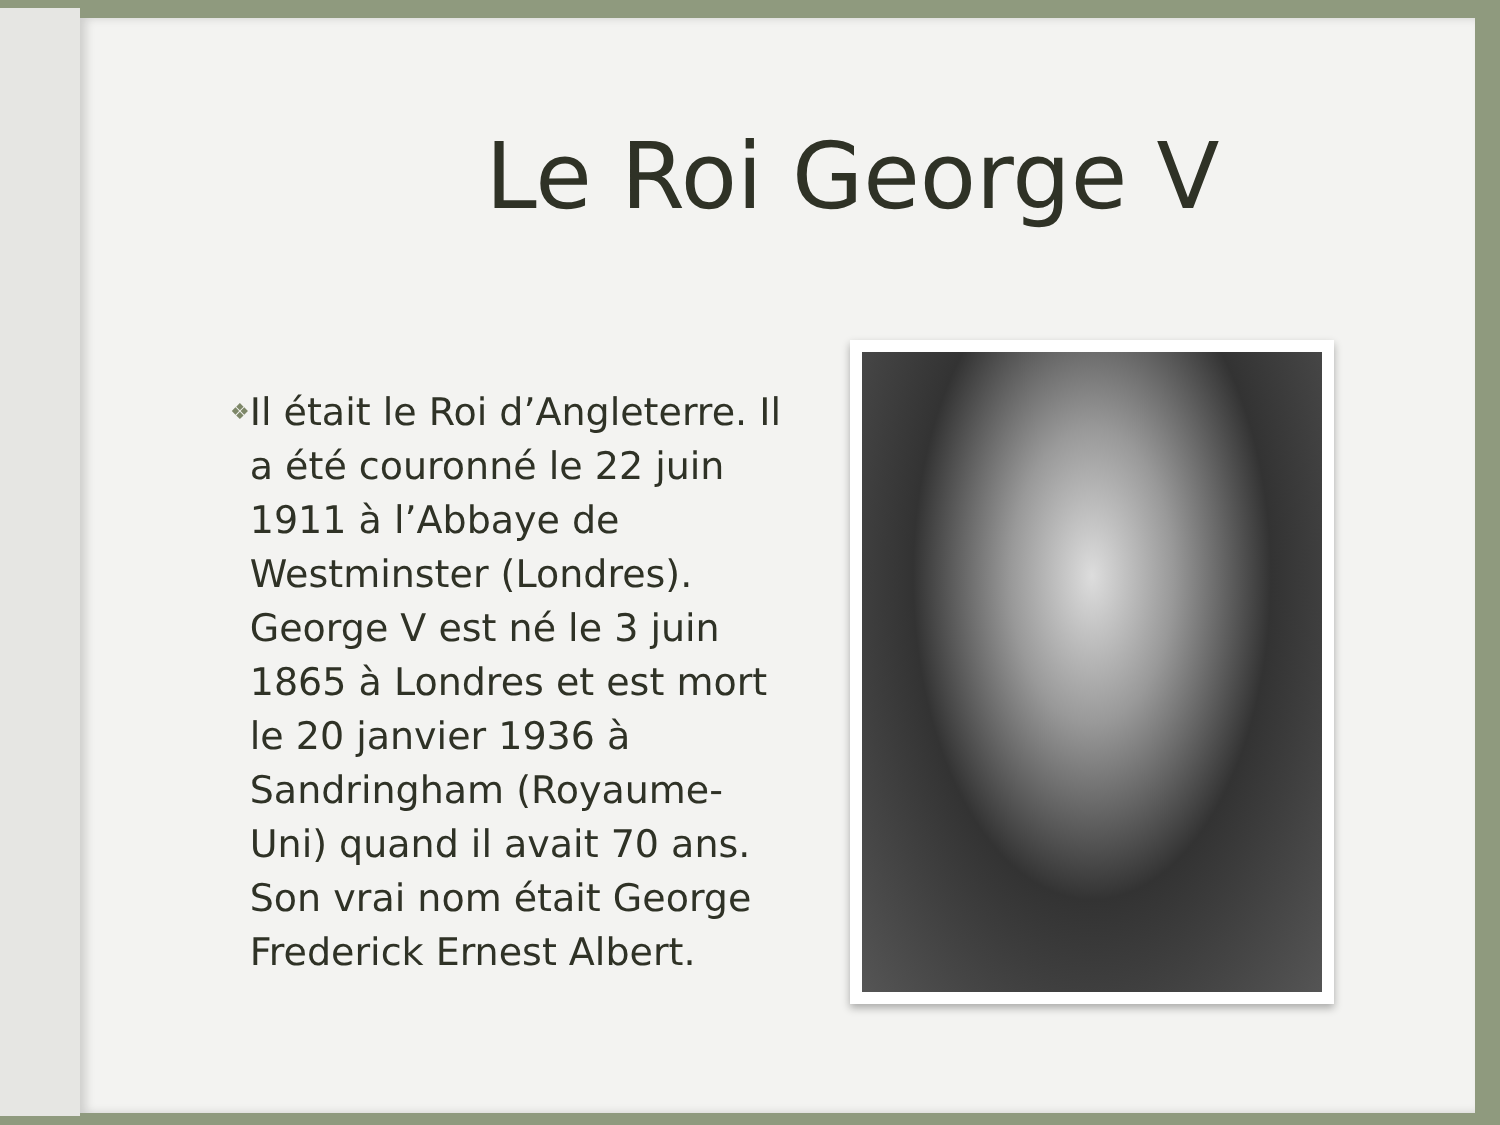Le Roi George V
❖
Il était le Roi d’Angleterre. Il a été couronné le 22 juin 1911 à l’Abbaye de Westminster (Londres). George V est né le 3 juin 1865 à Londres et est mort le 20 janvier 1936 à Sandringham (Royaume-Uni) quand il avait 70 ans. Son vrai nom était George Frederick Ernest Albert.